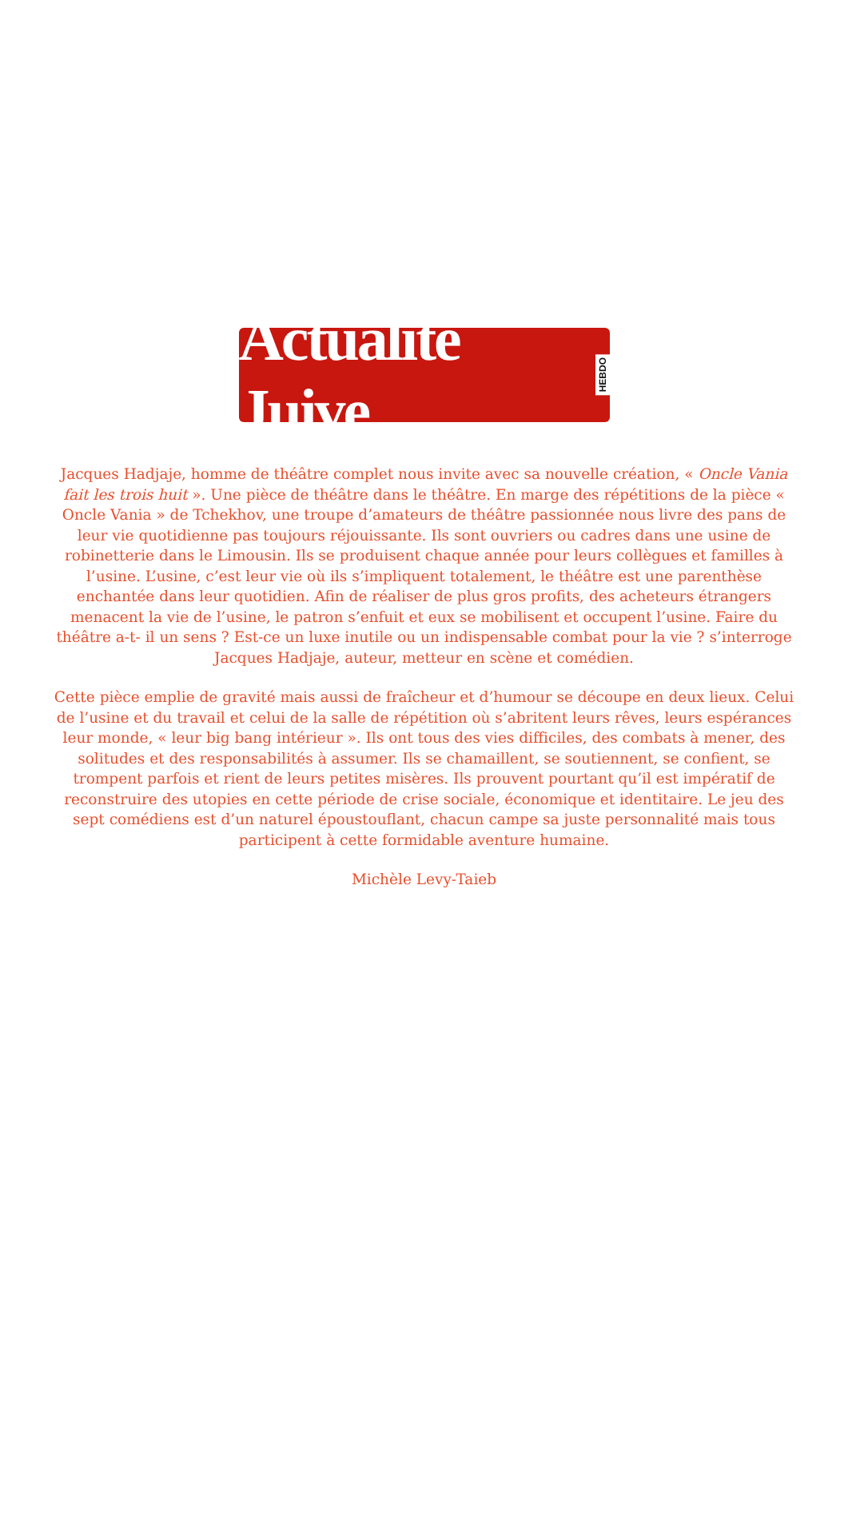Actualité Juive HEBDO
Jacques Hadjaje, homme de théâtre complet nous invite avec sa nouvelle création, « Oncle Vania fait les trois huit ». Une pièce de théâtre dans le théâtre. En marge des répétitions de la pièce « Oncle Vania » de Tchekhov, une troupe d’amateurs de théâtre passionnée nous livre des pans de leur vie quotidienne pas toujours réjouissante. Ils sont ouvriers ou cadres dans une usine de robinetterie dans le Limousin. Ils se produisent chaque année pour leurs collègues et familles à l’usine. L’usine, c’est leur vie où ils s’impliquent totalement, le théâtre est une parenthèse enchantée dans leur quotidien. Afin de réaliser de plus gros profits, des acheteurs étrangers menacent la vie de l’usine, le patron s’enfuit et eux se mobilisent et occupent l’usine. Faire du théâtre a-t- il un sens ? Est-ce un luxe inutile ou un indispensable combat pour la vie ? s’interroge Jacques Hadjaje, auteur, metteur en scène et comédien.
Cette pièce emplie de gravité mais aussi de fraîcheur et d’humour se découpe en deux lieux. Celui de l’usine et du travail et celui de la salle de répétition où s’abritent leurs rêves, leurs espérances leur monde, « leur big bang intérieur ». Ils ont tous des vies difficiles, des combats à mener, des solitudes et des responsabilités à assumer. Ils se chamaillent, se soutiennent, se confient, se trompent parfois et rient de leurs petites misères. Ils prouvent pourtant qu’il est impératif de reconstruire des utopies en cette période de crise sociale, économique et identitaire. Le jeu des sept comédiens est d’un naturel époustouflant, chacun campe sa juste personnalité mais tous participent à cette formidable aventure humaine.
Michèle Levy-Taieb